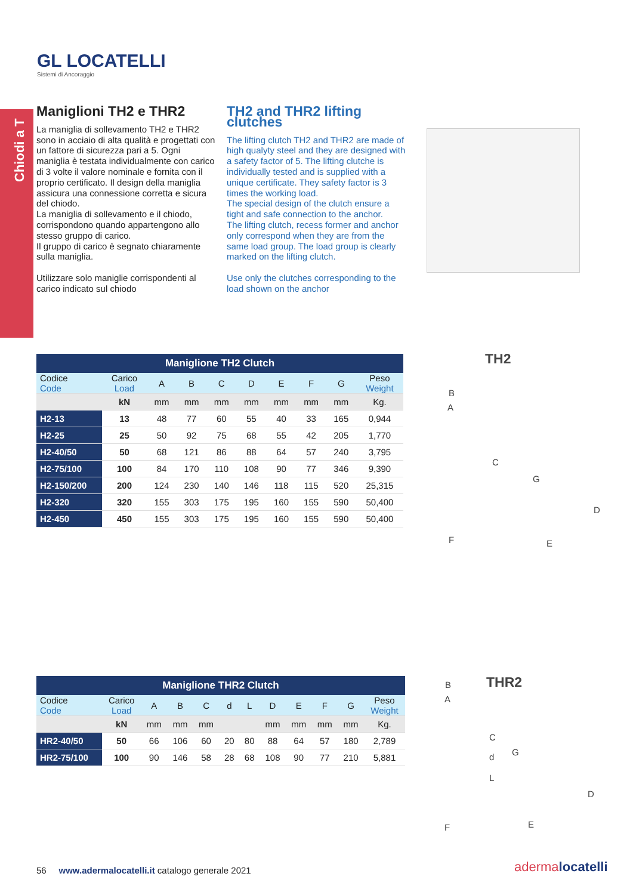GL LOCATELLI
Sistemi di Ancoraggio
Chiodi a T
Maniglioni TH2 e THR2
La maniglia di sollevamento TH2 e THR2 sono in acciaio di alta qualità e progettati con un fattore di sicurezza pari a 5. Ogni maniglia è testata individualmente con carico di 3 volte il valore nominale e fornita con il proprio certificato. Il design della maniglia assicura una connessione corretta e sicura del chiodo.
La maniglia di sollevamento e il chiodo, corrispondono quando appartengono allo stesso gruppo di carico.
Il gruppo di carico è segnato chiaramente sulla maniglia.
Utilizzare solo maniglie corrispondenti al carico indicato sul chiodo
TH2 and THR2 lifting clutches
The lifting clutch TH2 and THR2 are made of high qualyty steel and they are designed with a safety factor of 5. The lifting clutche is individually tested and is supplied with a unique certificate. They safety factor is 3 times the working load.
The special design of the clutch ensure a tight and safe connection to the anchor.
The lifting clutch, recess former and anchor only correspond when they are from the same load group. The load group is clearly marked on the lifting clutch.
Use only the clutches corresponding to the load shown on the anchor
| Maniglione TH2 Clutch | | | | | | | | | |
| --- | --- | --- | --- | --- | --- | --- | --- | --- | --- |
| Codice Code | Carico Load | A | B | C | D | E | F | G | Peso Weight |
| | kN | mm | mm | mm | mm | mm | mm | mm | Kg. |
| H2-13 | 13 | 48 | 77 | 60 | 55 | 40 | 33 | 165 | 0,944 |
| H2-25 | 25 | 50 | 92 | 75 | 68 | 55 | 42 | 205 | 1,770 |
| H2-40/50 | 50 | 68 | 121 | 86 | 88 | 64 | 57 | 240 | 3,795 |
| H2-75/100 | 100 | 84 | 170 | 110 | 108 | 90 | 77 | 346 | 9,390 |
| H2-150/200 | 200 | 124 | 230 | 140 | 146 | 118 | 115 | 520 | 25,315 |
| H2-320 | 320 | 155 | 303 | 175 | 195 | 160 | 155 | 590 | 50,400 |
| H2-450 | 450 | 155 | 303 | 175 | 195 | 160 | 155 | 590 | 50,400 |
TH2
B
A
C
G
D
F E
| Maniglione THR2 Clutch | | | | | | | | | | | |
| --- | --- | --- | --- | --- | --- | --- | --- | --- | --- | --- | --- |
| Codice Code | Carico Load | A | B | C | d | L | D | E | F | G | Peso Weight |
| | kN | mm | mm | mm | | | mm | mm | mm | mm | Kg. |
| HR2-40/50 | 50 | 66 | 106 | 60 | 20 | 80 | 88 | 64 | 57 | 180 | 2,789 |
| HR2-75/100 | 100 | 90 | 146 | 58 | 28 | 68 | 108 | 90 | 77 | 210 | 5,881 |
THR2
B
A
C
d G
L
D
F E
56 www.adermalocatelli.it catalogo generale 2021
adermalocatelli